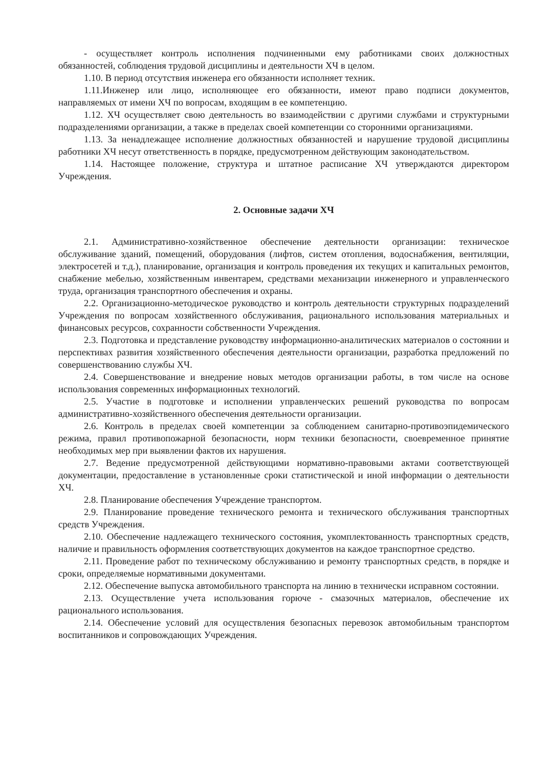- осуществляет контроль исполнения подчиненными ему работниками своих должностных обязанностей, соблюдения трудовой дисциплины и деятельности ХЧ в целом.
1.10. В период отсутствия инженера его обязанности исполняет техник.
1.11.Инженер или лицо, исполняющее его обязанности, имеют право подписи документов, направляемых от имени ХЧ по вопросам, входящим в ее компетенцию.
1.12. ХЧ осуществляет свою деятельность во взаимодействии с другими службами и структурными подразделениями организации, а также в пределах своей компетенции со сторонними организациями.
1.13. За ненадлежащее исполнение должностных обязанностей и нарушение трудовой дисциплины работники ХЧ несут ответственность в порядке, предусмотренном действующим законодательством.
1.14. Настоящее положение, структура и штатное расписание ХЧ утверждаются директором Учреждения.
2. Основные задачи ХЧ
2.1. Административно-хозяйственное обеспечение деятельности организации: техническое обслуживание зданий, помещений, оборудования (лифтов, систем отопления, водоснабжения, вентиляции, электросетей и т.д.), планирование, организация и контроль проведения их текущих и капитальных ремонтов, снабжение мебелью, хозяйственным инвентарем, средствами механизации инженерного и управленческого труда, организация транспортного обеспечения и охраны.
2.2. Организационно-методическое руководство и контроль деятельности структурных подразделений Учреждения по вопросам хозяйственного обслуживания, рационального использования материальных и финансовых ресурсов, сохранности собственности Учреждения.
2.3. Подготовка и представление руководству информационно-аналитических материалов о состоянии и перспективах развития хозяйственного обеспечения деятельности организации, разработка предложений по совершенствованию службы ХЧ.
2.4. Совершенствование и внедрение новых методов организации работы, в том числе на основе использования современных информационных технологий.
2.5. Участие в подготовке и исполнении управленческих решений руководства по вопросам административно-хозяйственного обеспечения деятельности организации.
2.6. Контроль в пределах своей компетенции за соблюдением санитарно-противоэпидемического режима, правил противопожарной безопасности, норм техники безопасности, своевременное принятие необходимых мер при выявлении фактов их нарушения.
2.7. Ведение предусмотренной действующими нормативно-правовыми актами соответствующей документации, предоставление в установленные сроки статистической и иной информации о деятельности ХЧ.
2.8. Планирование обеспечения Учреждение транспортом.
2.9. Планирование проведение технического ремонта и технического обслуживания транспортных средств Учреждения.
2.10. Обеспечение надлежащего технического состояния, укомплектованность транспортных средств, наличие и правильность оформления соответствующих документов на каждое транспортное средство.
2.11. Проведение работ по техническому обслуживанию и ремонту транспортных средств, в порядке и сроки, определяемые нормативными документами.
2.12. Обеспечение выпуска автомобильного транспорта на линию в технически исправном состоянии.
2.13. Осуществление учета использования горюче - смазочных материалов, обеспечение их рационального использования.
2.14. Обеспечение условий для осуществления безопасных перевозок автомобильным транспортом воспитанников и сопровождающих Учреждения.